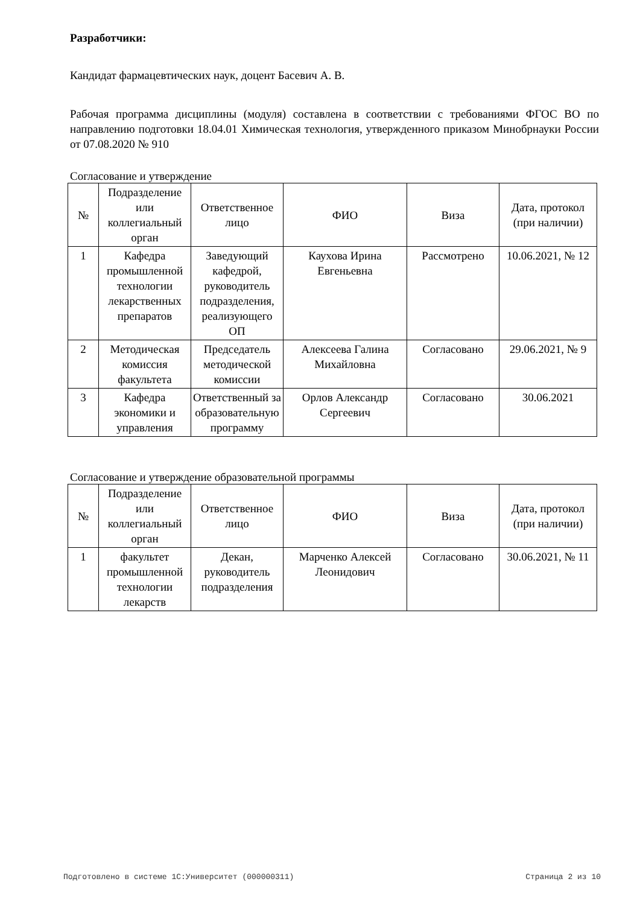Разработчики:
Кандидат фармацевтических наук, доцент Басевич А. В.
Рабочая программа дисциплины (модуля) составлена в соответствии с требованиями ФГОС ВО по направлению подготовки 18.04.01 Химическая технология, утвержденного приказом Минобрнауки России от 07.08.2020 № 910
Согласование и утверждение
| № | Подразделение или коллегиальный орган | Ответственное лицо | ФИО | Виза | Дата, протокол (при наличии) |
| --- | --- | --- | --- | --- | --- |
| 1 | Кафедра промышленной технологии лекарственных препаратов | Заведующий кафедрой, руководитель подразделения, реализующего ОП | Каухова Ирина Евгеньевна | Рассмотрено | 10.06.2021, № 12 |
| 2 | Методическая комиссия факультета | Председатель методической комиссии | Алексеева Галина Михайловна | Согласовано | 29.06.2021, № 9 |
| 3 | Кафедра экономики и управления | Ответственный за образовательную программу | Орлов Александр Сергеевич | Согласовано | 30.06.2021 |
Согласование и утверждение образовательной программы
| № | Подразделение или коллегиальный орган | Ответственное лицо | ФИО | Виза | Дата, протокол (при наличии) |
| --- | --- | --- | --- | --- | --- |
| 1 | факультет промышленной технологии лекарств | Декан, руководитель подразделения | Марченко Алексей Леонидович | Согласовано | 30.06.2021, № 11 |
Подготовлено в системе 1С:Университет (000000311) Страница 2 из 10